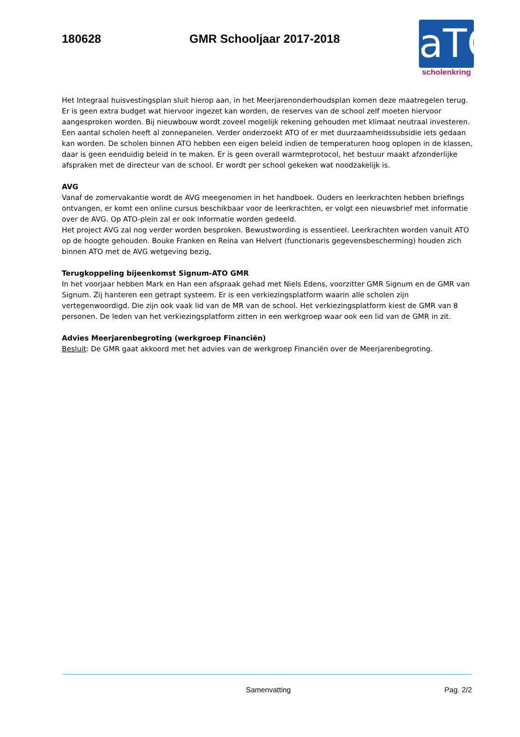180628 GMR Schooljaar 2017-2018
aTO
scholenkring
Het Integraal huisvestingsplan sluit hierop aan, in het Meerjarenonderhoudsplan komen deze maatregelen terug. Er is geen extra budget wat hiervoor ingezet kan worden, de reserves van de school zelf moeten hiervoor aangesproken worden. Bij nieuwbouw wordt zoveel mogelijk rekening gehouden met klimaat neutraal investeren. Een aantal scholen heeft al zonnepanelen. Verder onderzoekt ATO of er met duurzaamheidssubsidie iets gedaan kan worden. De scholen binnen ATO hebben een eigen beleid indien de temperaturen hoog oplopen in de klassen, daar is geen eenduidig beleid in te maken. Er is geen overall warmteprotocol, het bestuur maakt afzonderlijke afspraken met de directeur van de school. Er wordt per school gekeken wat noodzakelijk is.
AVG
Vanaf de zomervakantie wordt de AVG meegenomen in het handboek. Ouders en leerkrachten hebben briefings ontvangen, er komt een online cursus beschikbaar voor de leerkrachten, er volgt een nieuwsbrief met informatie over de AVG. Op ATO-plein zal er ook informatie worden gedeeld.
Het project AVG zal nog verder worden besproken. Bewustwording is essentieel. Leerkrachten worden vanuit ATO op de hoogte gehouden. Bouke Franken en Reina van Helvert (functionaris gegevensbescherming) houden zich binnen ATO met de AVG wetgeving bezig,
Terugkoppeling bijeenkomst Signum-ATO GMR
In het voorjaar hebben Mark en Han een afspraak gehad met Niels Edens, voorzitter GMR Signum en de GMR van Signum. Zij hanteren een getrapt systeem. Er is een verkiezingsplatform waarin alle scholen zijn vertegenwoordigd. Die zijn ook vaak lid van de MR van de school. Het verkiezingsplatform kiest de GMR van 8 personen. De leden van het verkiezingsplatform zitten in een werkgroep waar ook een lid van de GMR in zit.
Advies Meerjarenbegroting (werkgroep Financiën)
Besluit: De GMR gaat akkoord met het advies van de werkgroep Financiën over de Meerjarenbegroting.
Samenvatting Pag. 2/2